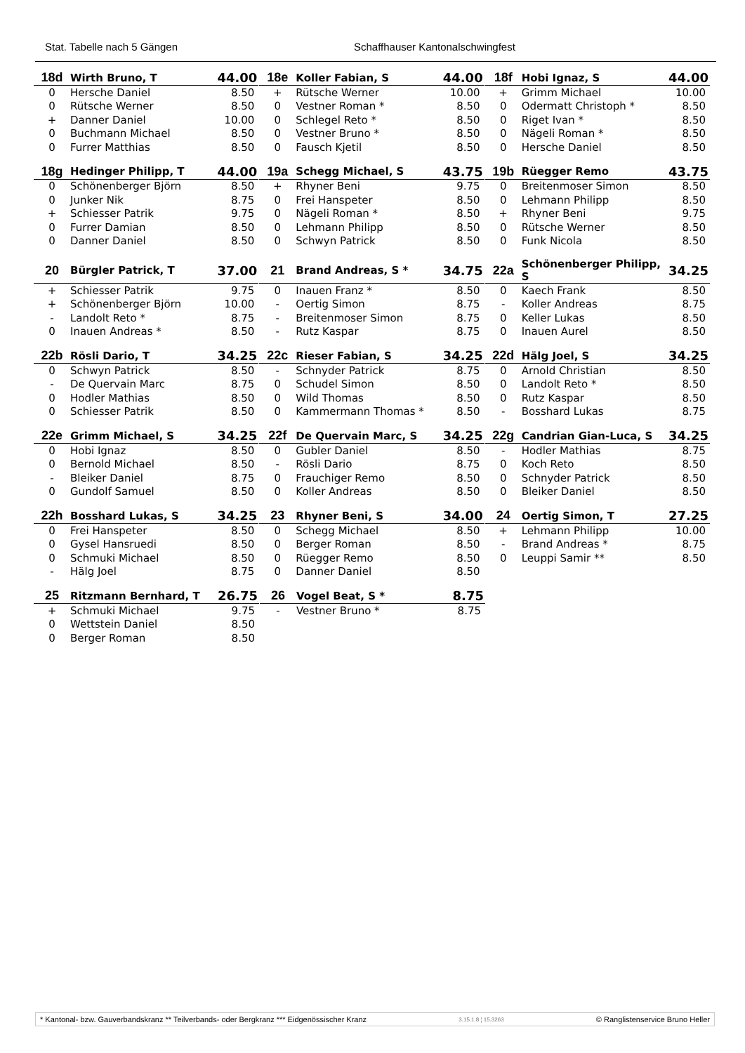Stat. Tabelle nach 5 Gängen
Schaffhauser Kantonalschwingfest
| 18d | Wirth Bruno, T | 44.00 |
| --- | --- | --- |
| 0 | Hersche Daniel | 8.50 |
| 0 | Rütsche Werner | 8.50 |
| + | Danner Daniel | 10.00 |
| 0 | Buchmann Michael | 8.50 |
| 0 | Furrer Matthias | 8.50 |
| 18e | Koller Fabian, S | 44.00 |
| --- | --- | --- |
| + | Rütsche Werner | 10.00 |
| 0 | Vestner Roman * | 8.50 |
| 0 | Schlegel Reto * | 8.50 |
| 0 | Vestner Bruno * | 8.50 |
| 0 | Fausch Kjetil | 8.50 |
| 18f | Hobi Ignaz, S | 44.00 |
| --- | --- | --- |
| + | Grimm Michael | 10.00 |
| 0 | Odermatt Christoph * | 8.50 |
| 0 | Riget Ivan * | 8.50 |
| 0 | Nägeli Roman * | 8.50 |
| 0 | Hersche Daniel | 8.50 |
| 18g | Hedinger Philipp, T | 44.00 |
| --- | --- | --- |
| 0 | Schönenberger Björn | 8.50 |
| 0 | Junker Nik | 8.75 |
| + | Schiesser Patrik | 9.75 |
| 0 | Furrer Damian | 8.50 |
| 0 | Danner Daniel | 8.50 |
| 19a | Schegg Michael, S | 43.75 |
| --- | --- | --- |
| + | Rhyner Beni | 9.75 |
| 0 | Frei Hanspeter | 8.50 |
| 0 | Nägeli Roman * | 8.50 |
| 0 | Lehmann Philipp | 8.50 |
| 0 | Schwyn Patrick | 8.50 |
| 19b | Rüegger Remo | 43.75 |
| --- | --- | --- |
| 0 | Breitenmoser Simon | 8.50 |
| 0 | Lehmann Philipp | 8.50 |
| + | Rhyner Beni | 9.75 |
| 0 | Rütsche Werner | 8.50 |
| 0 | Funk Nicola | 8.50 |
| 20 | Bürgler Patrick, T | 37.00 |
| --- | --- | --- |
| + | Schiesser Patrik | 9.75 |
| + | Schönenberger Björn | 10.00 |
| - | Landolt Reto * | 8.75 |
| 0 | Inauen Andreas * | 8.50 |
| 21 | Brand Andreas, S * | 34.75 |
| --- | --- | --- |
| 0 | Inauen Franz * | 8.50 |
| - | Oertig Simon | 8.75 |
| - | Breitenmoser Simon | 8.75 |
| - | Rutz Kaspar | 8.75 |
| 22a | Schönenberger Philipp, S | 34.25 |
| --- | --- | --- |
| 0 | Kaech Frank | 8.50 |
| - | Koller Andreas | 8.75 |
| 0 | Keller Lukas | 8.50 |
| 0 | Inauen Aurel | 8.50 |
| 22b | Rösli Dario, T | 34.25 |
| --- | --- | --- |
| 0 | Schwyn Patrick | 8.50 |
| - | De Quervain Marc | 8.75 |
| 0 | Hodler Mathias | 8.50 |
| 0 | Schiesser Patrik | 8.50 |
| 22c | Rieser Fabian, S | 34.25 |
| --- | --- | --- |
| - | Schnyder Patrick | 8.75 |
| 0 | Schudel Simon | 8.50 |
| 0 | Wild Thomas | 8.50 |
| 0 | Kammermann Thomas * | 8.50 |
| 22d | Hälg Joel, S | 34.25 |
| --- | --- | --- |
| 0 | Arnold Christian | 8.50 |
| 0 | Landolt Reto * | 8.50 |
| 0 | Rutz Kaspar | 8.50 |
| - | Bosshard Lukas | 8.75 |
| 22e | Grimm Michael, S | 34.25 |
| --- | --- | --- |
| 0 | Hobi Ignaz | 8.50 |
| 0 | Bernold Michael | 8.50 |
| - | Bleiker Daniel | 8.75 |
| 0 | Gundolf Samuel | 8.50 |
| 22f | De Quervain Marc, S | 34.25 |
| --- | --- | --- |
| 0 | Gubler Daniel | 8.50 |
| - | Rösli Dario | 8.75 |
| 0 | Frauchiger Remo | 8.50 |
| 0 | Koller Andreas | 8.50 |
| 22g | Candrian Gian-Luca, S | 34.25 |
| --- | --- | --- |
| - | Hodler Mathias | 8.75 |
| 0 | Koch Reto | 8.50 |
| 0 | Schnyder Patrick | 8.50 |
| 0 | Bleiker Daniel | 8.50 |
| 22h | Bosshard Lukas, S | 34.25 |
| --- | --- | --- |
| 0 | Frei Hanspeter | 8.50 |
| 0 | Gysel Hansruedi | 8.50 |
| 0 | Schmuki Michael | 8.50 |
| - | Hälg Joel | 8.75 |
| 23 | Rhyner Beni, S | 34.00 |
| --- | --- | --- |
| 0 | Schegg Michael | 8.50 |
| 0 | Berger Roman | 8.50 |
| 0 | Rüegger Remo | 8.50 |
| 0 | Danner Daniel | 8.50 |
| 24 | Oertig Simon, T | 27.25 |
| --- | --- | --- |
| + | Lehmann Philipp | 10.00 |
| - | Brand Andreas * | 8.75 |
| 0 | Leuppi Samir ** | 8.50 |
| 25 | Ritzmann Bernhard, T | 26.75 |
| --- | --- | --- |
| + | Schmuki Michael | 9.75 |
| 0 | Wettstein Daniel | 8.50 |
| 0 | Berger Roman | 8.50 |
| 26 | Vogel Beat, S * | 8.75 |
| --- | --- | --- |
| - | Vestner Bruno * | 8.75 |
* Kantonal- bzw. Gauverbandskranz ** Teilverbands- oder Bergkranz *** Eidgenössischer Kranz 3.15.1.8 ¦ 15.3263 © Ranglistenservice Bruno Heller